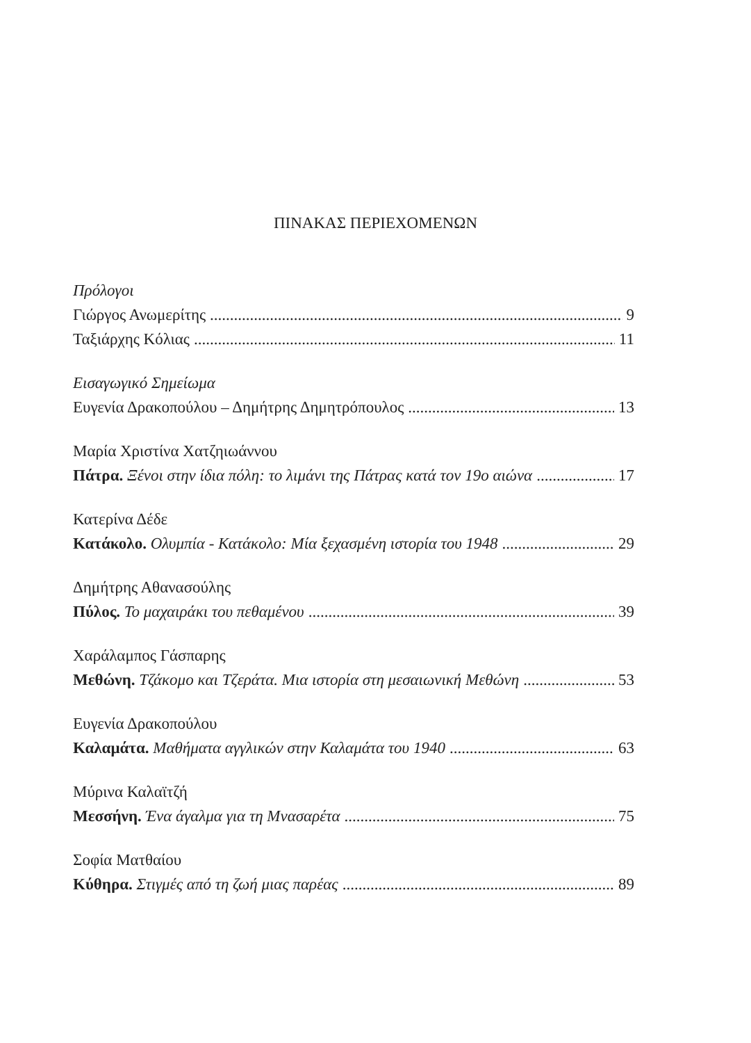ΠΙΝΑΚΑΣ ΠΕΡΙΕΧΟΜΕΝΩΝ
Πρόλογοι
Γιώργος Ανωμερίτης 9
Ταξιάρχης Κόλιας 11
Εισαγωγικό Σημείωμα
Ευγενία Δρακοπούλου – Δημήτρης Δημητρόπουλος 13
Μαρία Χριστίνα Χατζηιωάννου
Πάτρα. Ξένοι στην ίδια πόλη: το λιμάνι της Πάτρας κατά τον 19ο αιώνα 17
Κατερίνα Δέδε
Κατάκολο. Ολυμπία - Κατάκολο: Μία ξεχασμένη ιστορία του 1948 29
Δημήτρης Αθανασούλης
Πύλος. Το μαχαιράκι του πεθαμένου 39
Χαράλαμπος Γάσπαρης
Μεθώνη. Τζάκομο και Τζεράτα. Μια ιστορία στη μεσαιωνική Μεθώνη 53
Ευγενία Δρακοπούλου
Καλαμάτα. Μαθήματα αγγλικών στην Καλαμάτα του 1940 63
Μύρινα Καλαϊτζή
Μεσσήνη. Ένα άγαλμα για τη Μνασαρέτα 75
Σοφία Ματθαίου
Κύθηρα. Στιγμές από τη ζωή μιας παρέας 89